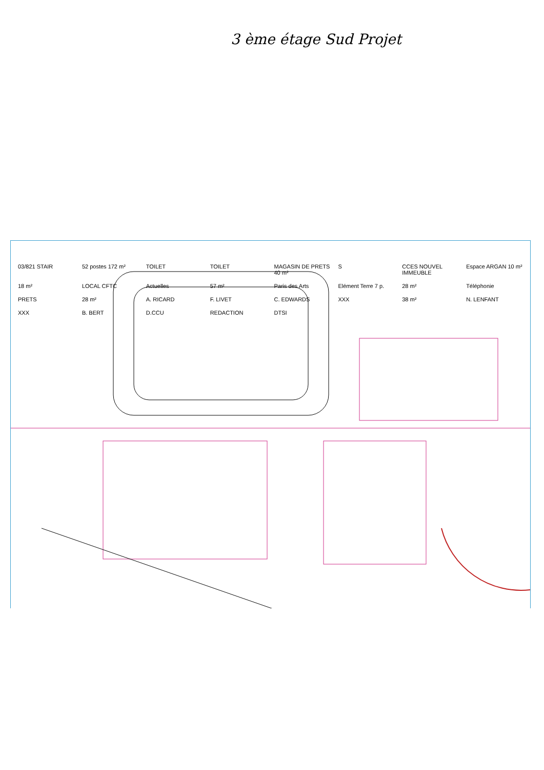3 ème étage Sud Projet
03/821 STAIR
52 postes 172 m²
TOILET
TOILET
MAGASIN DE PRETS 40 m²
S
CCES NOUVEL IMMEUBLE
Espace ARGAN 10 m²
18 m²
LOCAL CFTC
Actuelles
57 m²
Paris des Arts
Elément Terre 7 p.
28 m²
Téléphonie
PRETS
28 m²
A. RICARD
F. LIVET
C. EDWARDS
XXX
38 m²
N. LENFANT
XXX
B. BERT
D.CCU
REDACTION
DTSI